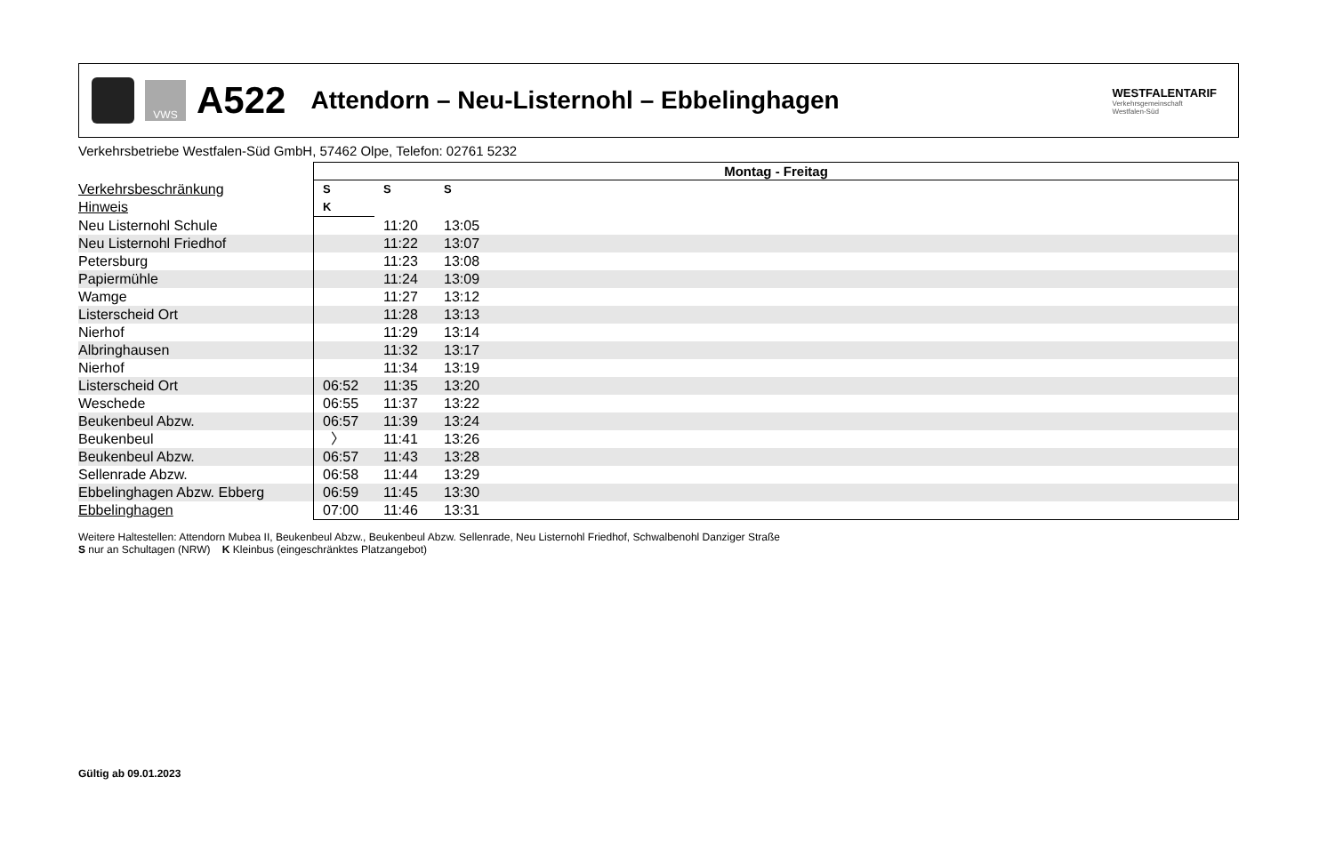VWS
A522
Attendorn – Neu-Listernohl – Ebbelinghagen
WESTFALENTARIF
Verkehrsgemeinschaft
Westfalen-Süd
Verkehrsbetriebe Westfalen-Süd GmbH, 57462 Olpe, Telefon: 02761 5232
| | Montag - Freitag | | | |
| Verkehrsbeschränkung | S | S | S | |
| Hinweis | K | | | |
| Neu Listernohl Schule | | 11:20 | 13:05 | |
| Neu Listernohl Friedhof | | 11:22 | 13:07 | |
| Petersburg | | 11:23 | 13:08 | |
| Papiermühle | | 11:24 | 13:09 | |
| Wamge | | 11:27 | 13:12 | |
| Listerscheid Ort | | 11:28 | 13:13 | |
| Nierhof | | 11:29 | 13:14 | |
| Albringhausen | | 11:32 | 13:17 | |
| Nierhof | | 11:34 | 13:19 | |
| Listerscheid Ort | 06:52 | 11:35 | 13:20 | |
| Weschede | 06:55 | 11:37 | 13:22 | |
| Beukenbeul Abzw. | 06:57 | 11:39 | 13:24 | |
| Beukenbeul | 〉 | 11:41 | 13:26 | |
| Beukenbeul Abzw. | 06:57 | 11:43 | 13:28 | |
| Sellenrade Abzw. | 06:58 | 11:44 | 13:29 | |
| Ebbelinghagen Abzw. Ebberg | 06:59 | 11:45 | 13:30 | |
| Ebbelinghagen | 07:00 | 11:46 | 13:31 | |
Weitere Haltestellen: Attendorn Mubea II, Beukenbeul Abzw., Beukenbeul Abzw. Sellenrade, Neu Listernohl Friedhof, Schwalbenohl Danziger Straße
S nur an Schultagen (NRW) K Kleinbus (eingeschränktes Platzangebot)
Gültig ab 09.01.2023